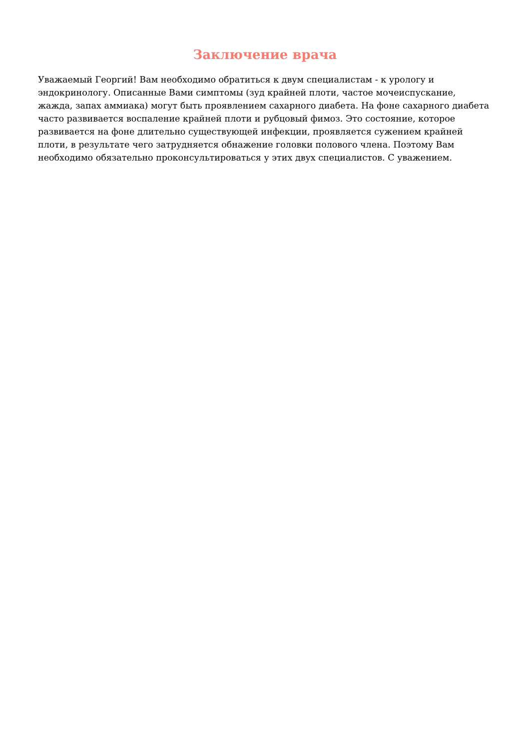Заключение врача
Уважаемый Георгий! Вам необходимо обратиться к двум специалистам - к урологу и эндокринологу. Описанные Вами симптомы (зуд крайней плоти, частое мочеиспускание, жажда, запах аммиака) могут быть проявлением сахарного диабета. На фоне сахарного диабета часто развивается воспаление крайней плоти и рубцовый фимоз. Это состояние, которое развивается на фоне длительно существующей инфекции, проявляется сужением крайней плоти, в результате чего затрудняется обнажение головки полового члена. Поэтому Вам необходимо обязательно проконсультироваться у этих двух специалистов. С уважением.